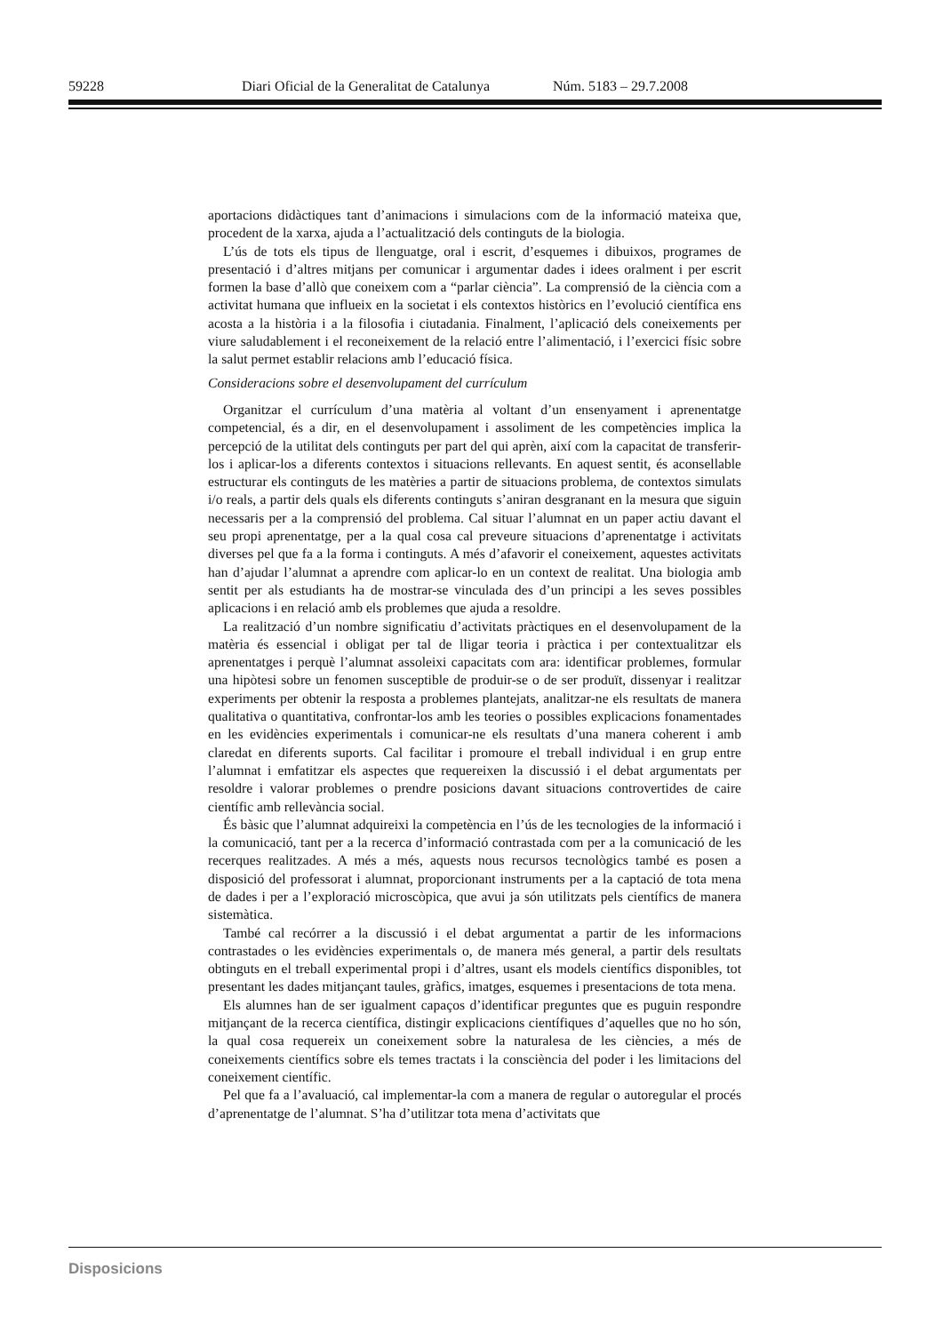59228 Diari Oficial de la Generalitat de Catalunya Núm. 5183 – 29.7.2008
aportacions didàctiques tant d’animacions i simulacions com de la informació mateixa que, procedent de la xarxa, ajuda a l’actualització dels continguts de la biologia.
L’ús de tots els tipus de llenguatge, oral i escrit, d’esquemes i dibuixos, programes de presentació i d’altres mitjans per comunicar i argumentar dades i idees oralment i per escrit formen la base d’allò que coneixem com a “parlar ciència”. La comprensió de la ciència com a activitat humana que influeix en la societat i els contextos històrics en l’evolució científica ens acosta a la història i a la filosofia i ciutadania. Finalment, l’aplicació dels coneixements per viure saludablement i el reconeixement de la relació entre l’alimentació, i l’exercici físic sobre la salut permet establir relacions amb l’educació física.
Consideracions sobre el desenvolupament del currículum
Organitzar el currículum d’una matèria al voltant d’un ensenyament i aprenentatge competencial, és a dir, en el desenvolupament i assoliment de les competències implica la percepció de la utilitat dels continguts per part del qui aprèn, així com la capacitat de transferir-los i aplicar-los a diferents contextos i situacions rellevants. En aquest sentit, és aconsellable estructurar els continguts de les matèries a partir de situacions problema, de contextos simulats i/o reals, a partir dels quals els diferents continguts s’aniran desgranant en la mesura que siguin necessaris per a la comprensió del problema. Cal situar l’alumnat en un paper actiu davant el seu propi aprenentatge, per a la qual cosa cal preveure situacions d’aprenentatge i activitats diverses pel que fa a la forma i continguts. A més d’afavorir el coneixement, aquestes activitats han d’ajudar l’alumnat a aprendre com aplicar-lo en un context de realitat. Una biologia amb sentit per als estudiants ha de mostrar-se vinculada des d’un principi a les seves possibles aplicacions i en relació amb els problemes que ajuda a resoldre.
La realització d’un nombre significatiu d’activitats pràctiques en el desenvolupament de la matèria és essencial i obligat per tal de lligar teoria i pràctica i per contextualitzar els aprenentatges i perquè l’alumnat assoleixi capacitats com ara: identificar problemes, formular una hipòtesi sobre un fenomen susceptible de produir-se o de ser produït, dissenyar i realitzar experiments per obtenir la resposta a problemes plantejats, analitzar-ne els resultats de manera qualitativa o quantitativa, confrontar-los amb les teories o possibles explicacions fonamentades en les evidències experimentals i comunicar-ne els resultats d’una manera coherent i amb claredat en diferents suports. Cal facilitar i promoure el treball individual i en grup entre l’alumnat i emfatitzar els aspectes que requereixen la discussió i el debat argumentats per resoldre i valorar problemes o prendre posicions davant situacions controvertides de caire científic amb rellevància social.
És bàsic que l’alumnat adquireixi la competència en l’ús de les tecnologies de la informació i la comunicació, tant per a la recerca d’informació contrastada com per a la comunicació de les recerques realitzades. A més a més, aquests nous recursos tecnològics també es posen a disposició del professorat i alumnat, proporcionant instruments per a la captació de tota mena de dades i per a l’exploració microscòpica, que avui ja són utilitzats pels científics de manera sistemàtica.
També cal recórrer a la discussió i el debat argumentat a partir de les informacions contrastades o les evidències experimentals o, de manera més general, a partir dels resultats obtinguts en el treball experimental propi i d’altres, usant els models científics disponibles, tot presentant les dades mitjançant taules, gràfics, imatges, esquemes i presentacions de tota mena.
Els alumnes han de ser igualment capaços d’identificar preguntes que es puguin respondre mitjançant de la recerca científica, distingir explicacions científiques d’aquelles que no ho són, la qual cosa requereix un coneixement sobre la naturalesa de les ciències, a més de coneixements científics sobre els temes tractats i la consciència del poder i les limitacions del coneixement científic.
Pel que fa a l’avaluació, cal implementar-la com a manera de regular o autoregular el procés d’aprenentatge de l’alumnat. S’ha d’utilitzar tota mena d’activitats que
Disposicions